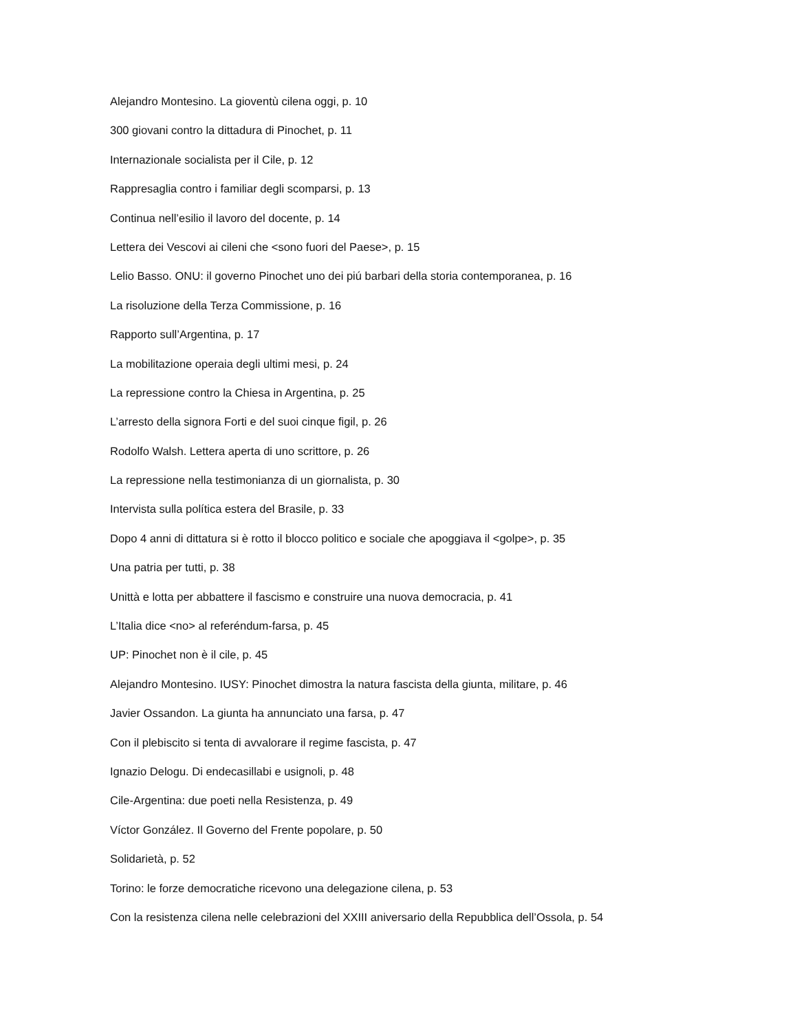Alejandro Montesino. La gioventù cilena oggi, p. 10
300 giovani contro la dittadura di Pinochet, p. 11
Internazionale socialista per il Cile, p. 12
Rappresaglia contro i familiar degli scomparsi, p. 13
Continua nell’esilio il lavoro del docente, p. 14
Lettera dei Vescovi ai cileni che <sono fuori del Paese>, p. 15
Lelio Basso. ONU: il governo Pinochet uno dei piú barbari della storia contemporanea, p. 16
La risoluzione della Terza Commissione, p. 16
Rapporto sull’Argentina, p. 17
La mobilitazione operaia degli ultimi mesi, p. 24
La repressione contro la Chiesa in Argentina, p. 25
L’arresto della signora Forti e del suoi cinque figil, p. 26
Rodolfo Walsh. Lettera aperta di uno scrittore, p. 26
La repressione nella testimonianza di un giornalista, p. 30
Intervista sulla política estera del Brasile, p. 33
Dopo 4 anni di dittatura si è rotto il blocco politico e sociale che apoggiava il <golpe>, p. 35
Una patria per tutti, p. 38
Unittà e lotta per abbattere il fascismo e construire una nuova democracia, p. 41
L’Italia dice <no> al referéndum-farsa, p. 45
UP: Pinochet non è il cile, p. 45
Alejandro Montesino. IUSY: Pinochet dimostra la natura fascista della giunta, militare, p. 46
Javier Ossandon. La giunta ha annunciato una farsa, p. 47
Con il plebiscito si tenta di avvalorare il regime fascista, p. 47
Ignazio Delogu. Di endecasillabi e usignoli, p. 48
Cile-Argentina: due poeti nella Resistenza, p. 49
Víctor González. Il Governo del Frente popolare, p. 50
Solidarietà, p. 52
Torino: le forze democratiche ricevono una delegazione cilena, p. 53
Con la resistenza cilena nelle celebrazioni del XXIII aniversario della Repubblica dell’Ossola, p. 54